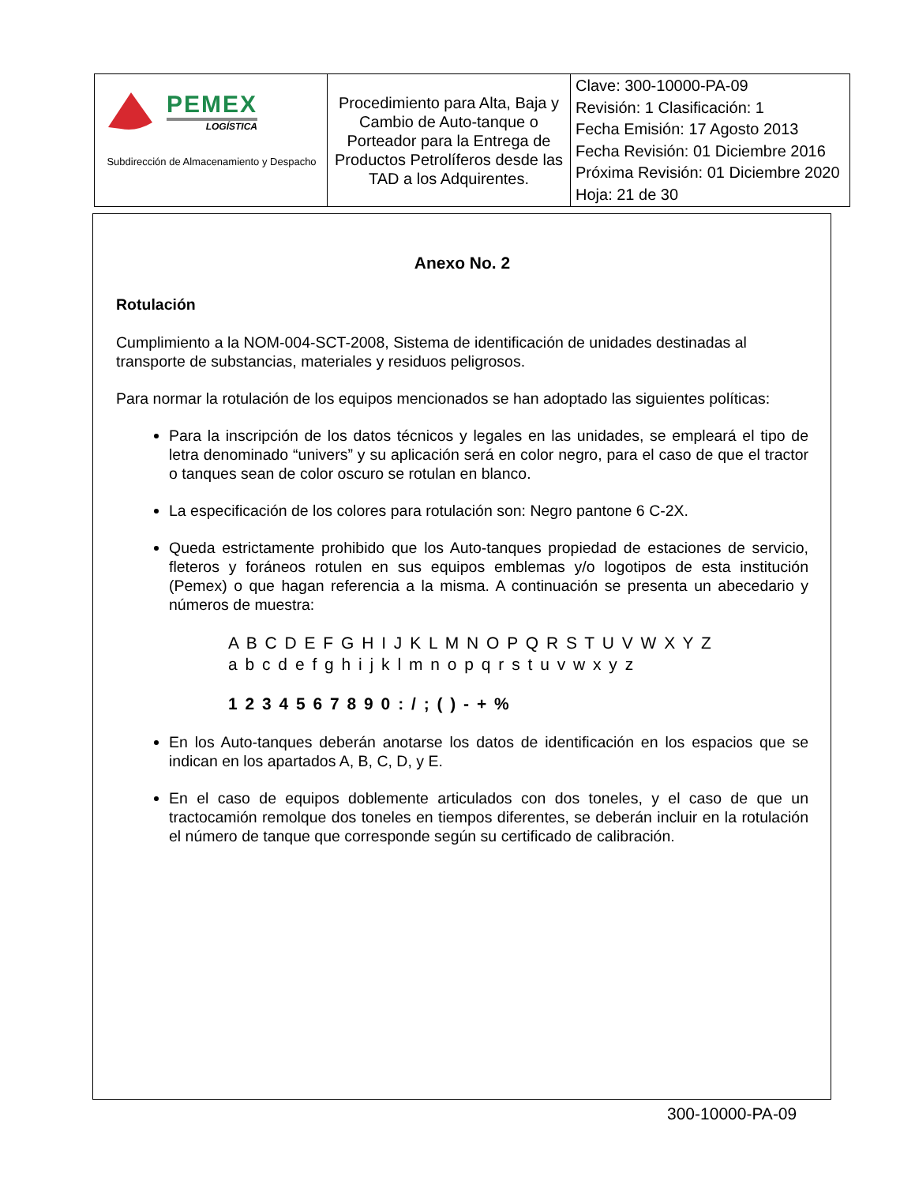| PEMEX LOGÍSTICA Subdirección de Almacenamiento y Despacho | Procedimiento para Alta, Baja y Cambio de Auto-tanque o Porteador para la Entrega de Productos Petrolíferos desde las TAD a los Adquirentes. | Clave: 300-10000-PA-09 Revisión: 1 Clasificación: 1 Fecha Emisión: 17 Agosto 2013 Fecha Revisión: 01 Diciembre 2016 Próxima Revisión: 01 Diciembre 2020 Hoja: 21 de 30 |
Anexo No. 2
Rotulación
Cumplimiento a la NOM-004-SCT-2008, Sistema de identificación de unidades destinadas al transporte de substancias, materiales y residuos peligrosos.
Para normar la rotulación de los equipos mencionados se han adoptado las siguientes políticas:
Para la inscripción de los datos técnicos y legales en las unidades, se empleará el tipo de letra denominado “univers” y su aplicación será en color negro, para el caso de que el tractor o tanques sean de color oscuro se rotulan en blanco.
La especificación de los colores para rotulación son: Negro pantone 6 C-2X.
Queda estrictamente prohibido que los Auto-tanques propiedad de estaciones de servicio, fleteros y foráneos rotulen en sus equipos emblemas y/o logotipos de esta institución (Pemex) o que hagan referencia a la misma. A continuación se presenta un abecedario y números de muestra:
A B C D E F G H I J K L M N O P Q R S T U V W X Y Z
a b c d e f g h i j k l m n o p q r s t u v w x y z
1 2 3 4 5 6 7 8 9 0 : / ; ( ) - + %
En los Auto-tanques deberán anotarse los datos de identificación en los espacios que se indican en los apartados A, B, C, D, y E.
En el caso de equipos doblemente articulados con dos toneles, y el caso de que un tractocamión remolque dos toneles en tiempos diferentes, se deberán incluir en la rotulación el número de tanque que corresponde según su certificado de calibración.
300-10000-PA-09